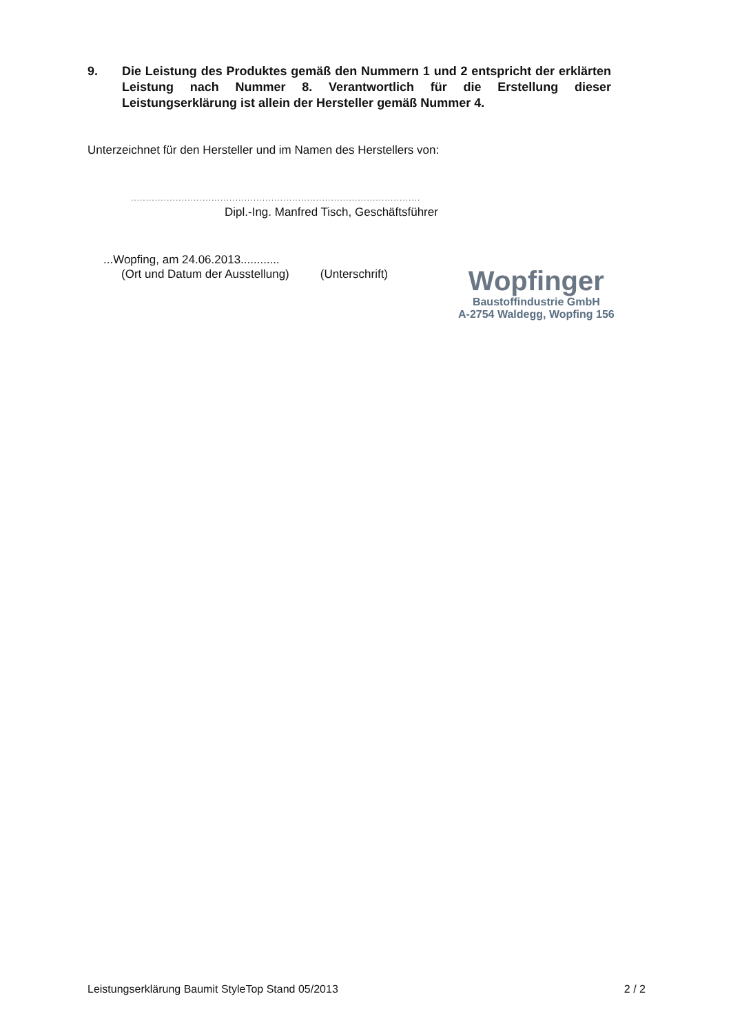9. Die Leistung des Produktes gemäß den Nummern 1 und 2 entspricht der erklärten Leistung nach Nummer 8. Verantwortlich für die Erstellung dieser Leistungserklärung ist allein der Hersteller gemäß Nummer 4.
Unterzeichnet für den Hersteller und im Namen des Herstellers von:
.................................................................................................
Dipl.-Ing. Manfred Tisch, Geschäftsführer
...Wopfing, am 24.06.2013............
(Ort und Datum der Ausstellung) (Unterschrift)
Wopfinger
Baustoffindustrie GmbH
A-2754 Waldegg, Wopfing 156
Leistungserklärung Baumit StyleTop Stand 05/2013 2 / 2